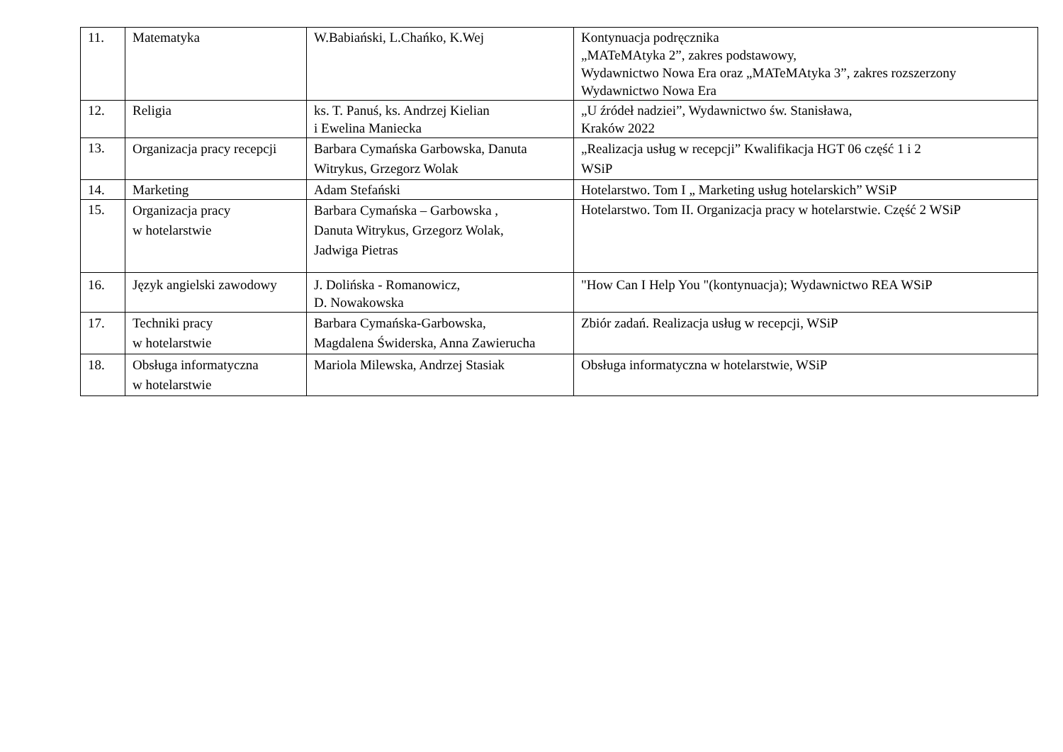| 11. | Matematyka | W.Babiański, L.Chańko, K.Wej | Kontynuacja podręcznika „MATeMAtyka 2”, zakres podstawowy, Wydawnictwo Nowa Era oraz „MATeMAtyka 3”, zakres rozszerzony Wydawnictwo Nowa Era |
| 12. | Religia | ks. T. Panuś, ks. Andrzej Kielian i Ewelina Maniecka | „U źródeł nadziei”, Wydawnictwo św. Stanisława, Kraków 2022 |
| 13. | Organizacja pracy recepcji | Barbara Cymańska Garbowska, Danuta Witrykus, Grzegorz Wolak | „Realizacja usług w recepcji” Kwalifikacja HGT 06 część 1 i 2 WSiP |
| 14. | Marketing | Adam Stefański | Hotelarstwo. Tom I „ Marketing usług hotelarskich” WSiP |
| 15. | Organizacja pracy w hotelarstwie | Barbara Cymańska – Garbowska , Danuta Witrykus, Grzegorz Wolak, Jadwiga Pietras | Hotelarstwo. Tom II. Organizacja pracy w hotelarstwie. Część 2 WSiP |
| 16. | Język angielski zawodowy | J. Dolińska - Romanowicz, D. Nowakowska | "How Can I Help You "(kontynuacja); Wydawnictwo REA WSiP |
| 17. | Techniki pracy w hotelarstwie | Barbara Cymańska-Garbowska, Magdalena Świderska, Anna Zawierucha | Zbiór zadań. Realizacja usług w recepcji, WSiP |
| 18. | Obsługa informatyczna w hotelarstwie | Mariola Milewska, Andrzej Stasiak | Obsługa informatyczna w hotelarstwie, WSiP |